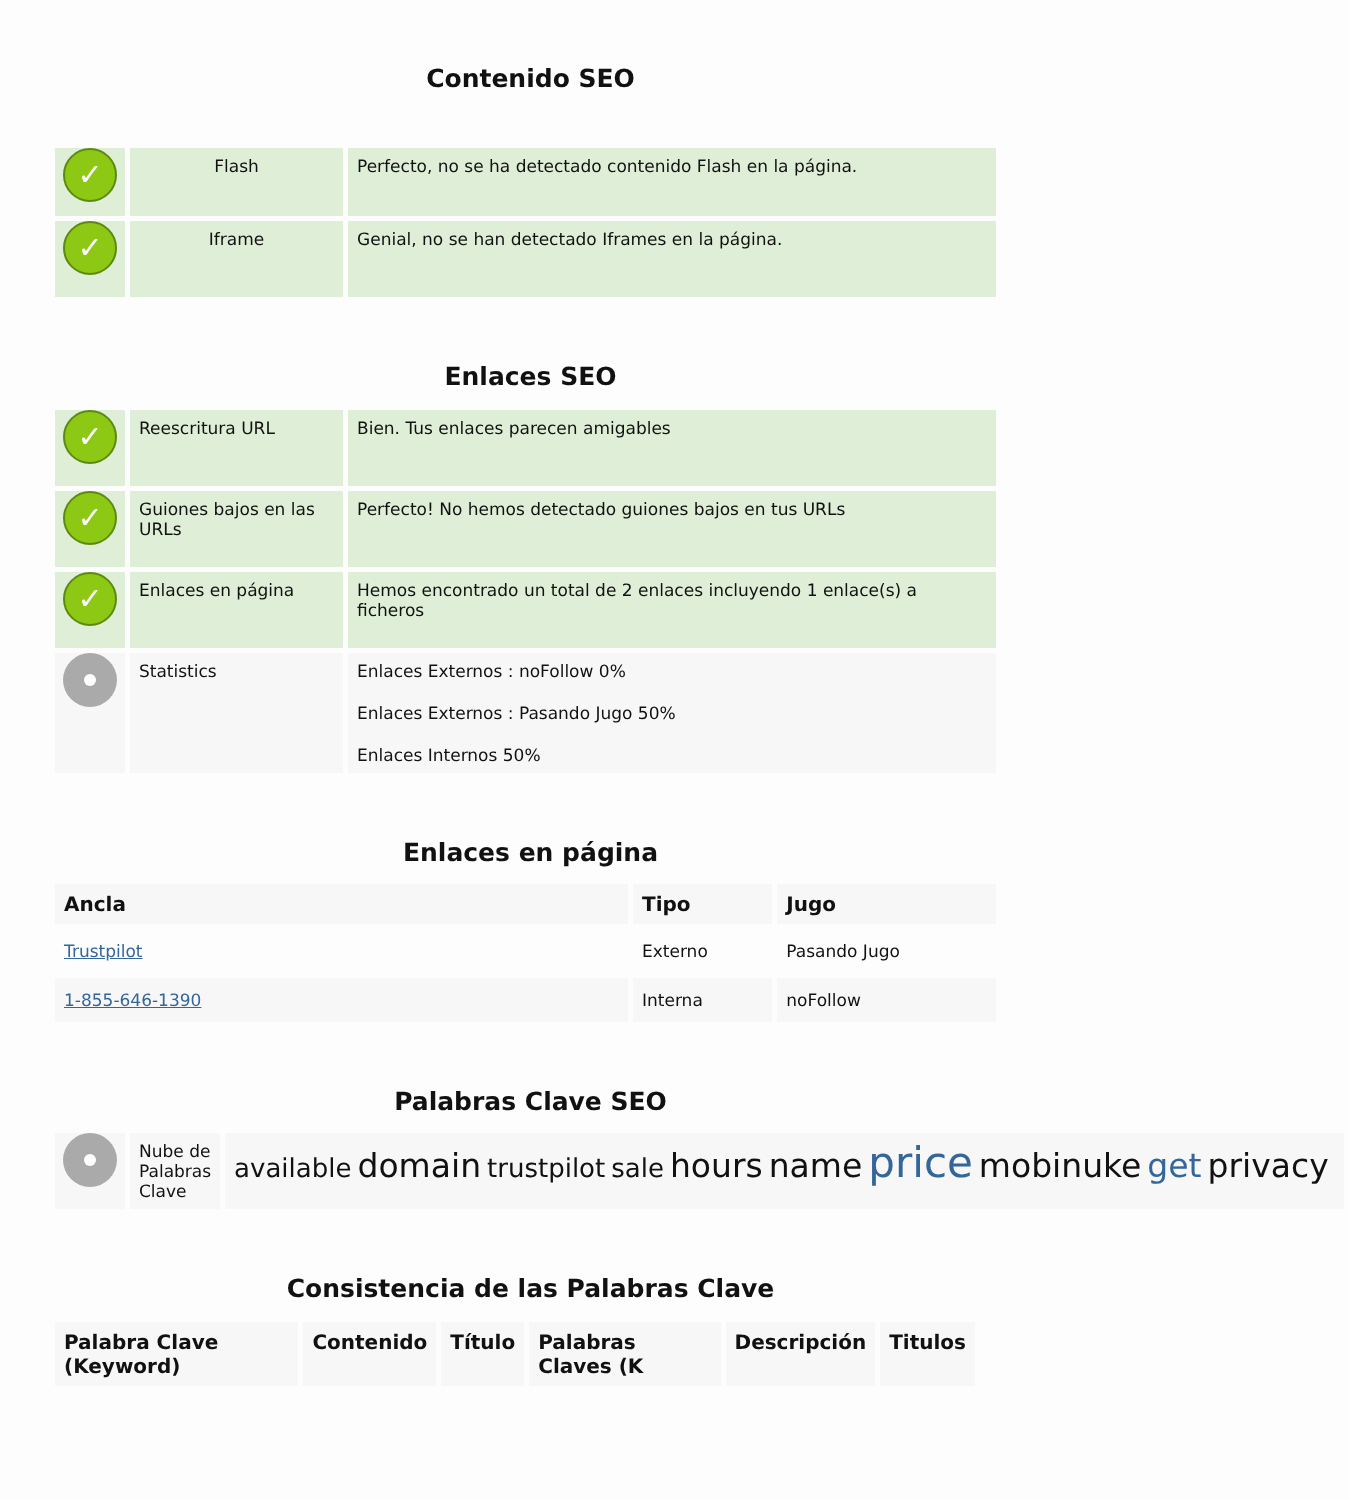Contenido SEO
| ✓ | Flash | Perfecto, no se ha detectado contenido Flash en la página. |
| ✓ | Iframe | Genial, no se han detectado Iframes en la página. |
Enlaces SEO
| ✓ | Reescritura URL | Bien. Tus enlaces parecen amigables |
| ✓ | Guiones bajos en las URLs | Perfecto! No hemos detectado guiones bajos en tus URLs |
| ✓ | Enlaces en página | Hemos encontrado un total de 2 enlaces incluyendo 1 enlace(s) a ficheros |
| | Statistics | Enlaces Externos : noFollow 0% Enlaces Externos : Pasando Jugo 50% Enlaces Internos 50% |
Enlaces en página
| Ancla | Tipo | Jugo |
| --- | --- | --- |
| Trustpilot | Externo | Pasando Jugo |
| 1-855-646-1390 | Interna | noFollow |
Palabras Clave SEO
| | Nube de Palabras Clave | available domain trustpilot sale hours name price mobinuke get privacy |
Consistencia de las Palabras Clave
| Palabra Clave (Keyword) | Contenido | Título | Palabras Claves (K | Descripción | Titulos |
| --- | --- | --- | --- | --- | --- |